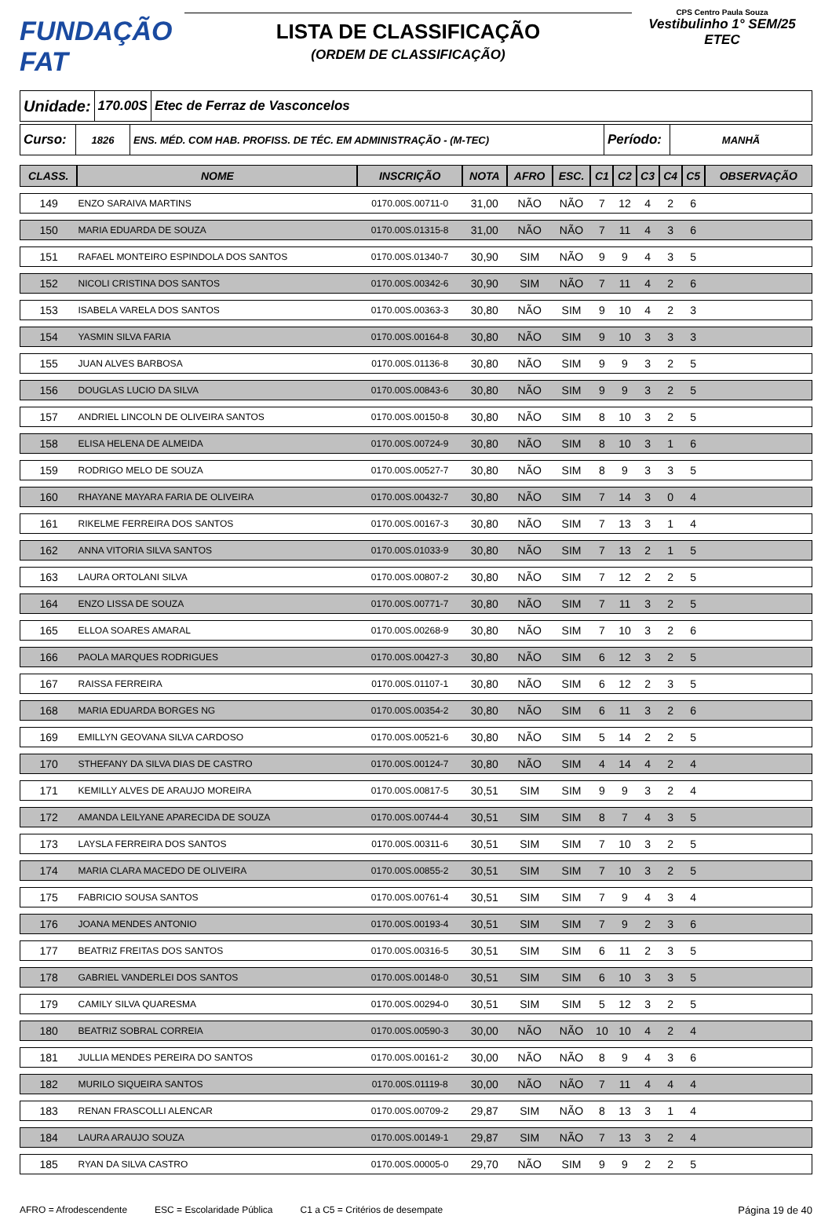FUNDAÇÃO FAT
LISTA DE CLASSIFICAÇÃO
(ORDEM DE CLASSIFICAÇÃO)
CPS Centro Paula Souza
Vestibulinho 1° SEM/25
ETEC
Unidade:
170.00S Etec de Ferraz de Vasconcelos
Curso:
1826 ENS. MÉD. COM HAB. PROFISS. DE TÉC. EM ADMINISTRAÇÃO - (M-TEC)
Período:
MANHÃ
| CLASS. | NOME | INSCRIÇÃO | NOTA | AFRO | ESC. | C1 | C2 | C3 | C4 | C5 | OBSERVAÇÃO |
| --- | --- | --- | --- | --- | --- | --- | --- | --- | --- | --- | --- |
| 149 | ENZO SARAIVA MARTINS | 0170.00S.00711-0 | 31,00 | NÃO | NÃO | 7 | 12 | 4 | 2 | 6 | |
| 150 | MARIA EDUARDA DE SOUZA | 0170.00S.01315-8 | 31,00 | NÃO | NÃO | 7 | 11 | 4 | 3 | 6 | |
| 151 | RAFAEL MONTEIRO ESPINDOLA DOS SANTOS | 0170.00S.01340-7 | 30,90 | SIM | NÃO | 9 | 9 | 4 | 3 | 5 | |
| 152 | NICOLI CRISTINA DOS SANTOS | 0170.00S.00342-6 | 30,90 | SIM | NÃO | 7 | 11 | 4 | 2 | 6 | |
| 153 | ISABELA VARELA DOS SANTOS | 0170.00S.00363-3 | 30,80 | NÃO | SIM | 9 | 10 | 4 | 2 | 3 | |
| 154 | YASMIN SILVA FARIA | 0170.00S.00164-8 | 30,80 | NÃO | SIM | 9 | 10 | 3 | 3 | 3 | |
| 155 | JUAN ALVES BARBOSA | 0170.00S.01136-8 | 30,80 | NÃO | SIM | 9 | 9 | 3 | 2 | 5 | |
| 156 | DOUGLAS LUCIO DA SILVA | 0170.00S.00843-6 | 30,80 | NÃO | SIM | 9 | 9 | 3 | 2 | 5 | |
| 157 | ANDRIEL LINCOLN DE OLIVEIRA SANTOS | 0170.00S.00150-8 | 30,80 | NÃO | SIM | 8 | 10 | 3 | 2 | 5 | |
| 158 | ELISA HELENA DE ALMEIDA | 0170.00S.00724-9 | 30,80 | NÃO | SIM | 8 | 10 | 3 | 1 | 6 | |
| 159 | RODRIGO MELO DE SOUZA | 0170.00S.00527-7 | 30,80 | NÃO | SIM | 8 | 9 | 3 | 3 | 5 | |
| 160 | RHAYANE MAYARA FARIA DE OLIVEIRA | 0170.00S.00432-7 | 30,80 | NÃO | SIM | 7 | 14 | 3 | 0 | 4 | |
| 161 | RIKELME FERREIRA DOS SANTOS | 0170.00S.00167-3 | 30,80 | NÃO | SIM | 7 | 13 | 3 | 1 | 4 | |
| 162 | ANNA VITORIA SILVA SANTOS | 0170.00S.01033-9 | 30,80 | NÃO | SIM | 7 | 13 | 2 | 1 | 5 | |
| 163 | LAURA ORTOLANI SILVA | 0170.00S.00807-2 | 30,80 | NÃO | SIM | 7 | 12 | 2 | 2 | 5 | |
| 164 | ENZO LISSA DE SOUZA | 0170.00S.00771-7 | 30,80 | NÃO | SIM | 7 | 11 | 3 | 2 | 5 | |
| 165 | ELLOA SOARES AMARAL | 0170.00S.00268-9 | 30,80 | NÃO | SIM | 7 | 10 | 3 | 2 | 6 | |
| 166 | PAOLA MARQUES RODRIGUES | 0170.00S.00427-3 | 30,80 | NÃO | SIM | 6 | 12 | 3 | 2 | 5 | |
| 167 | RAISSA FERREIRA | 0170.00S.01107-1 | 30,80 | NÃO | SIM | 6 | 12 | 2 | 3 | 5 | |
| 168 | MARIA EDUARDA BORGES NG | 0170.00S.00354-2 | 30,80 | NÃO | SIM | 6 | 11 | 3 | 2 | 6 | |
| 169 | EMILLYN GEOVANA SILVA CARDOSO | 0170.00S.00521-6 | 30,80 | NÃO | SIM | 5 | 14 | 2 | 2 | 5 | |
| 170 | STHEFANY DA SILVA DIAS DE CASTRO | 0170.00S.00124-7 | 30,80 | NÃO | SIM | 4 | 14 | 4 | 2 | 4 | |
| 171 | KEMILLY ALVES DE ARAUJO MOREIRA | 0170.00S.00817-5 | 30,51 | SIM | SIM | 9 | 9 | 3 | 2 | 4 | |
| 172 | AMANDA LEILYANE APARECIDA DE SOUZA | 0170.00S.00744-4 | 30,51 | SIM | SIM | 8 | 7 | 4 | 3 | 5 | |
| 173 | LAYSLA FERREIRA DOS SANTOS | 0170.00S.00311-6 | 30,51 | SIM | SIM | 7 | 10 | 3 | 2 | 5 | |
| 174 | MARIA CLARA MACEDO DE OLIVEIRA | 0170.00S.00855-2 | 30,51 | SIM | SIM | 7 | 10 | 3 | 2 | 5 | |
| 175 | FABRICIO SOUSA SANTOS | 0170.00S.00761-4 | 30,51 | SIM | SIM | 7 | 9 | 4 | 3 | 4 | |
| 176 | JOANA MENDES ANTONIO | 0170.00S.00193-4 | 30,51 | SIM | SIM | 7 | 9 | 2 | 3 | 6 | |
| 177 | BEATRIZ FREITAS DOS SANTOS | 0170.00S.00316-5 | 30,51 | SIM | SIM | 6 | 11 | 2 | 3 | 5 | |
| 178 | GABRIEL VANDERLEI DOS SANTOS | 0170.00S.00148-0 | 30,51 | SIM | SIM | 6 | 10 | 3 | 3 | 5 | |
| 179 | CAMILY SILVA QUARESMA | 0170.00S.00294-0 | 30,51 | SIM | SIM | 5 | 12 | 3 | 2 | 5 | |
| 180 | BEATRIZ SOBRAL CORREIA | 0170.00S.00590-3 | 30,00 | NÃO | NÃO | 10 | 10 | 4 | 2 | 4 | |
| 181 | JULLIA MENDES PEREIRA DO SANTOS | 0170.00S.00161-2 | 30,00 | NÃO | NÃO | 8 | 9 | 4 | 3 | 6 | |
| 182 | MURILO SIQUEIRA SANTOS | 0170.00S.01119-8 | 30,00 | NÃO | NÃO | 7 | 11 | 4 | 4 | 4 | |
| 183 | RENAN FRASCOLLI ALENCAR | 0170.00S.00709-2 | 29,87 | SIM | NÃO | 8 | 13 | 3 | 1 | 4 | |
| 184 | LAURA ARAUJO SOUZA | 0170.00S.00149-1 | 29,87 | SIM | NÃO | 7 | 13 | 3 | 2 | 4 | |
| 185 | RYAN DA SILVA CASTRO | 0170.00S.00005-0 | 29,70 | NÃO | SIM | 9 | 9 | 2 | 2 | 5 | |
AFRO = Afrodescendente ESC = Escolaridade Pública C1 a C5 = Critérios de desempate Página 19 de 40